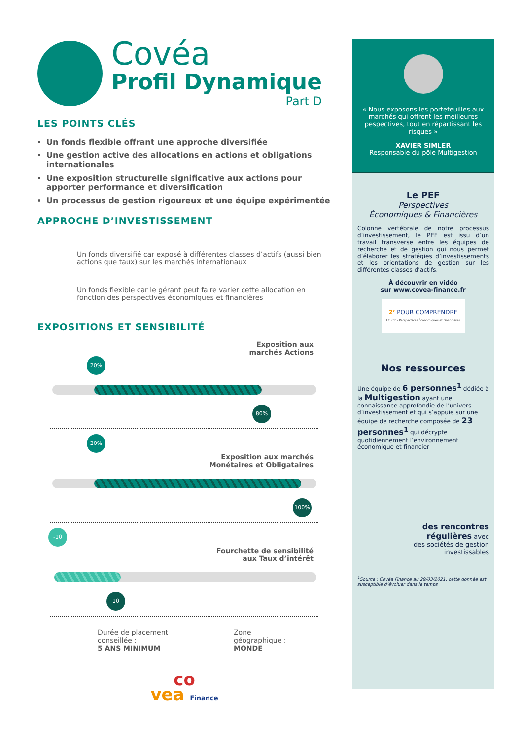Covéa
Profil Dynamique
Part D
LES POINTS CLÉS
Un fonds flexible offrant une approche diversifiée
Une gestion active des allocations en actions et obligations internationales
Une exposition structurelle significative aux actions pour apporter performance et diversification
Un processus de gestion rigoureux et une équipe expérimentée
APPROCHE D’INVESTISSEMENT
Un fonds diversifié car exposé à différentes classes d’actifs (aussi bien actions que taux) sur les marchés internationaux
Un fonds flexible car le gérant peut faire varier cette allocation en fonction des perspectives économiques et financières
EXPOSITIONS ET SENSIBILITÉ
Exposition aux
marchés Actions
20%
80%
20%
Exposition aux marchés
Monétaires et Obligataires
100%
-10
Fourchette de sensibilité
aux Taux d’intérêt
10
Durée de placement conseillée :
5 ANS MINIMUM
Zone
géographique :
MONDE
co
vea Finance
« Nous exposons les portefeuilles aux marchés qui offrent les meilleures pespectives, tout en répartissant les risques »
XAVIER SIMLER
Responsable du pôle Multigestion
Le PEF
Perspectives
Économiques & Financières
Colonne vertébrale de notre processus d’investissement, le PEF est issu d’un travail transverse entre les équipes de recherche et de gestion qui nous permet d’élaborer les stratégies d’investissements et les orientations de gestion sur les différentes classes d’actifs.
À découvrir en vidéo
sur www.covea-finance.fr
2’ POUR COMPRENDRE
LE PEF - Perspectives Économiques et Financières
Nos ressources
Une équipe de 6 personnes<sup>1</sup> dédiée à la Multigestion ayant une connaissance approfondie de l’univers d’investissement et qui s’appuie sur une équipe de recherche composée de 23 personnes<sup>1</sup> qui décrypte quotidiennement l’environnement économique et financier
des rencontres
régulières avec
des sociétés de gestion
investissables
<sup>1</sup> Source : Covéa Finance au 29/03/2021, cette donnée est susceptible d’évoluer dans le temps